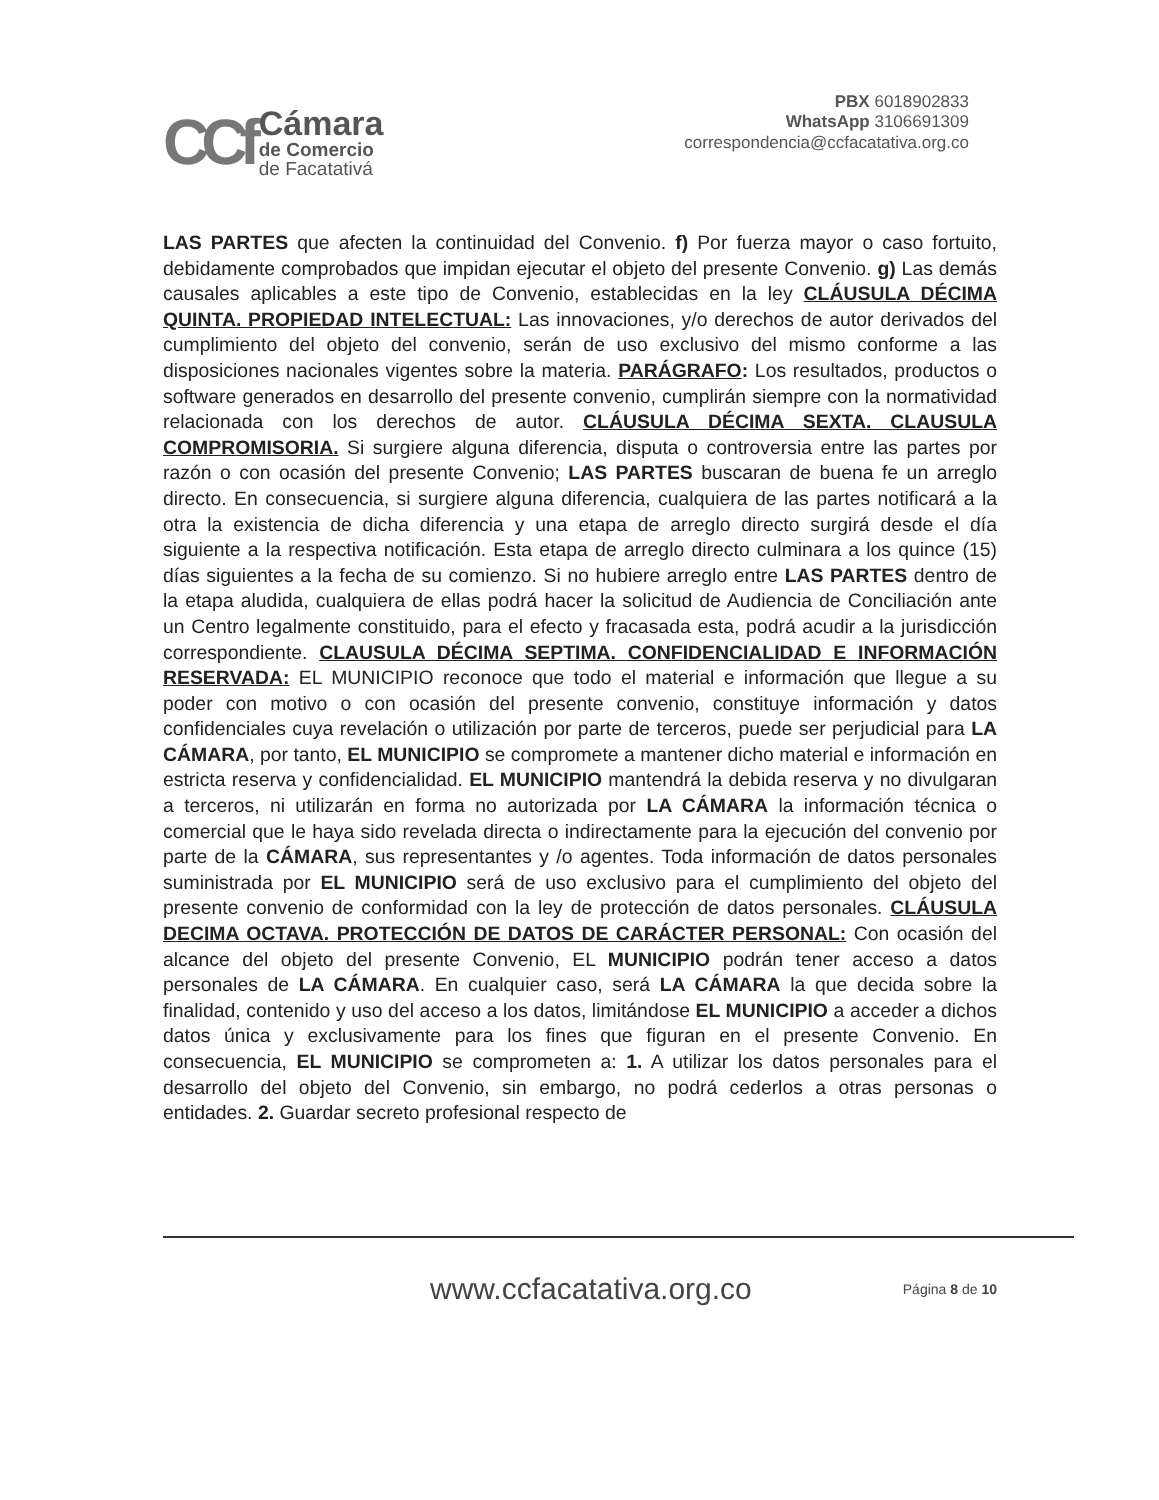CCf
Cámara
de Comercio
de Facatativá
PBX 6018902833
WhatsApp 3106691309
correspondencia@ccfacatativa.org.co
LAS PARTES que afecten la continuidad del Convenio. f) Por fuerza mayor o caso fortuito, debidamente comprobados que impidan ejecutar el objeto del presente Convenio. g) Las demás causales aplicables a este tipo de Convenio, establecidas en la ley CLÁUSULA DÉCIMA QUINTA. PROPIEDAD INTELECTUAL: Las innovaciones, y/o derechos de autor derivados del cumplimiento del objeto del convenio, serán de uso exclusivo del mismo conforme a las disposiciones nacionales vigentes sobre la materia. PARÁGRAFO: Los resultados, productos o software generados en desarrollo del presente convenio, cumplirán siempre con la normatividad relacionada con los derechos de autor. CLÁUSULA DÉCIMA SEXTA. CLAUSULA COMPROMISORIA. Si surgiere alguna diferencia, disputa o controversia entre las partes por razón o con ocasión del presente Convenio; LAS PARTES buscaran de buena fe un arreglo directo. En consecuencia, si surgiere alguna diferencia, cualquiera de las partes notificará a la otra la existencia de dicha diferencia y una etapa de arreglo directo surgirá desde el día siguiente a la respectiva notificación. Esta etapa de arreglo directo culminara a los quince (15) días siguientes a la fecha de su comienzo. Si no hubiere arreglo entre LAS PARTES dentro de la etapa aludida, cualquiera de ellas podrá hacer la solicitud de Audiencia de Conciliación ante un Centro legalmente constituido, para el efecto y fracasada esta, podrá acudir a la jurisdicción correspondiente. CLAUSULA DÉCIMA SEPTIMA. CONFIDENCIALIDAD E INFORMACIÓN RESERVADA: EL MUNICIPIO reconoce que todo el material e información que llegue a su poder con motivo o con ocasión del presente convenio, constituye información y datos confidenciales cuya revelación o utilización por parte de terceros, puede ser perjudicial para LA CÁMARA, por tanto, EL MUNICIPIO se compromete a mantener dicho material e información en estricta reserva y confidencialidad. EL MUNICIPIO mantendrá la debida reserva y no divulgaran a terceros, ni utilizarán en forma no autorizada por LA CÁMARA la información técnica o comercial que le haya sido revelada directa o indirectamente para la ejecución del convenio por parte de la CÁMARA, sus representantes y /o agentes. Toda información de datos personales suministrada por EL MUNICIPIO será de uso exclusivo para el cumplimiento del objeto del presente convenio de conformidad con la ley de protección de datos personales. CLÁUSULA DECIMA OCTAVA. PROTECCIÓN DE DATOS DE CARÁCTER PERSONAL: Con ocasión del alcance del objeto del presente Convenio, EL MUNICIPIO podrán tener acceso a datos personales de LA CÁMARA. En cualquier caso, será LA CÁMARA la que decida sobre la finalidad, contenido y uso del acceso a los datos, limitándose EL MUNICIPIO a acceder a dichos datos única y exclusivamente para los fines que figuran en el presente Convenio. En consecuencia, EL MUNICIPIO se comprometen a: 1. A utilizar los datos personales para el desarrollo del objeto del Convenio, sin embargo, no podrá cederlos a otras personas o entidades. 2. Guardar secreto profesional respecto de
www.ccfacatativa.org.co Página 8 de 10